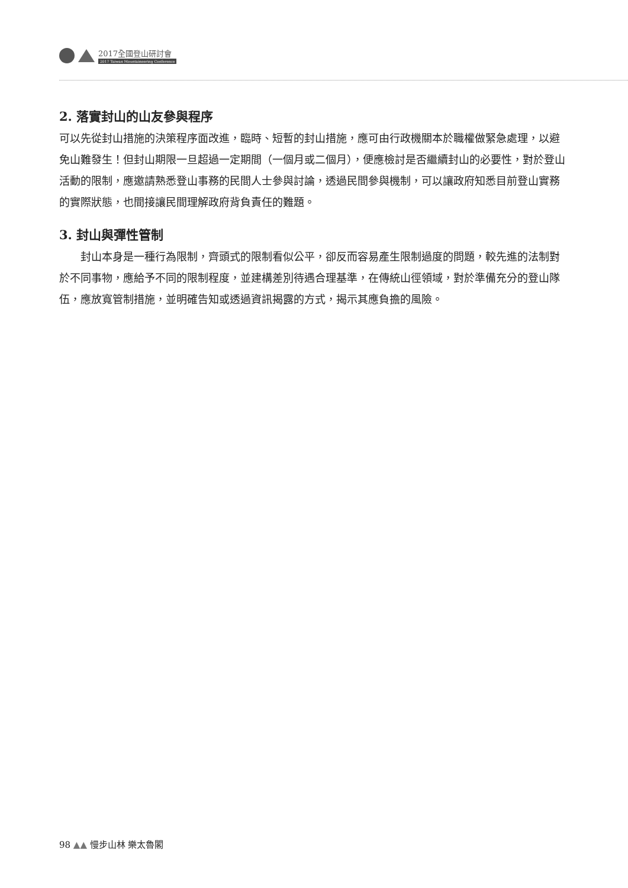2017全國登山研討會
2017 Taiwan Mountaineering Conference
2. 落實封山的山友參與程序
可以先從封山措施的決策程序面改進，臨時、短暫的封山措施，應可由行政機關本於職權做緊急處理，以避免山難發生！但封山期限一旦超過一定期間（一個月或二個月），便應檢討是否繼續封山的必要性，對於登山活動的限制，應邀請熟悉登山事務的民間人士參與討論，透過民間參與機制，可以讓政府知悉目前登山實務的實際狀態，也間接讓民間理解政府背負責任的難題。
3. 封山與彈性管制
　　封山本身是一種行為限制，齊頭式的限制看似公平，卻反而容易產生限制過度的問題，較先進的法制對於不同事物，應給予不同的限制程度，並建構差別待遇合理基準，在傳統山徑領域，對於準備充分的登山隊伍，應放寬管制措施，並明確告知或透過資訊揭露的方式，揭示其應負擔的風險。
98 ▲▲ 慢步山林 樂太魯閣